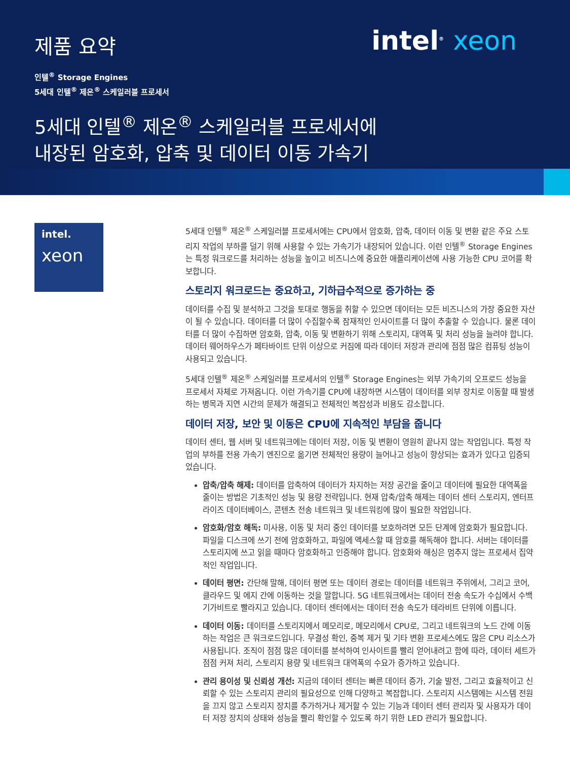intel<sup>®</sup> xeon
제품 요약
인텔<sup>®</sup> Storage Engines
5세대 인텔<sup>®</sup> 제온<sup>®</sup> 스케일러블 프로세서
5세대 인텔<sup>®</sup> 제온<sup>®</sup> 스케일러블 프로세서에
내장된 암호화, 압축 및 데이터 이동 가속기
intel.
xeon
5세대 인텔<sup>®</sup> 제온<sup>®</sup> 스케일러블 프로세서에는 CPU에서 암호화, 압축, 데이터 이동 및 변환 같은 주요 스토리지 작업의 부하를 덜기 위해 사용할 수 있는 가속기가 내장되어 있습니다. 이런 인텔<sup>®</sup> Storage Engines는 특정 워크로드를 처리하는 성능을 높이고 비즈니스에 중요한 애플리케이션에 사용 가능한 CPU 코어를 확보합니다.
스토리지 워크로드는 중요하고, 기하급수적으로 증가하는 중
데이터를 수집 및 분석하고 그것을 토대로 행동을 취할 수 있으면 데이터는 모든 비즈니스의 가장 중요한 자산이 될 수 있습니다. 데이터를 더 많이 수집할수록 잠재적인 인사이트를 더 많이 추출할 수 있습니다. 물론 데이터를 더 많이 수집하면 암호화, 압축, 이동 및 변환하기 위해 스토리지, 대역폭 및 처리 성능을 늘려야 합니다. 데이터 웨어하우스가 페타바이트 단위 이상으로 커짐에 따라 데이터 저장과 관리에 점점 많은 컴퓨팅 성능이 사용되고 있습니다.
5세대 인텔<sup>®</sup> 제온<sup>®</sup> 스케일러블 프로세서의 인텔<sup>®</sup> Storage Engines는 외부 가속기의 오프로드 성능을 프로세서 자체로 가져옵니다. 이런 가속기를 CPU에 내장하면 시스템이 데이터를 외부 장치로 이동할 때 발생하는 병목과 지연 시간의 문제가 해결되고 전체적인 복잡성과 비용도 감소합니다.
데이터 저장, 보안 및 이동은 CPU에 지속적인 부담을 줍니다
데이터 센터, 웹 서버 및 네트워크에는 데이터 저장, 이동 및 변환이 영원히 끝나지 않는 작업입니다. 특정 작업의 부하를 전용 가속기 엔진으로 옮기면 전체적인 용량이 늘어나고 성능이 향상되는 효과가 있다고 입증되었습니다.
압축/압축 해제: 데이터를 압축하여 데이터가 차지하는 저장 공간을 줄이고 데이터에 필요한 대역폭을 줄이는 방법은 기초적인 성능 및 용량 전략입니다. 현재 압축/압축 해제는 데이터 센터 스토리지, 엔터프라이즈 데이터베이스, 콘텐츠 전송 네트워크 및 네트워킹에 많이 필요한 작업입니다.
암호화/암호 해독: 미사용, 이동 및 처리 중인 데이터를 보호하려면 모든 단계에 암호화가 필요합니다. 파일을 디스크에 쓰기 전에 암호화하고, 파일에 액세스할 때 암호를 해독해야 합니다. 서버는 데이터를 스토리지에 쓰고 읽을 때마다 암호화하고 인증해야 합니다. 암호화와 해싱은 멈추지 않는 프로세서 집약적인 작업입니다.
데이터 평면: 간단해 말해, 데이터 평면 또는 데이터 경로는 데이터를 네트워크 주위에서, 그리고 코어, 클라우드 및 에지 간에 이동하는 것을 말합니다. 5G 네트워크에서는 데이터 전송 속도가 수십에서 수백 기가비트로 빨라지고 있습니다. 데이터 센터에서는 데이터 전송 속도가 테라비트 단위에 이릅니다.
데이터 이동: 데이터를 스토리지에서 메모리로, 메모리에서 CPU로, 그리고 네트워크의 노드 간에 이동하는 작업은 큰 워크로드입니다. 무결성 확인, 중복 제거 및 기타 변환 프로세스에도 많은 CPU 리소스가 사용됩니다. 조직이 점점 많은 데이터를 분석하여 인사이트를 빨리 얻어내려고 함에 따라, 데이터 세트가 점점 커져 처리, 스토리지 용량 및 네트워크 대역폭의 수요가 증가하고 있습니다.
관리 용이성 및 신뢰성 개선: 지금의 데이터 센터는 빠른 데이터 증가, 기술 발전, 그리고 효율적이고 신뢰할 수 있는 스토리지 관리의 필요성으로 인해 다양하고 복잡합니다. 스토리지 시스템에는 시스템 전원을 끄지 않고 스토리지 장치를 추가하거나 제거할 수 있는 기능과 데이터 센터 관리자 및 사용자가 데이터 저장 장치의 상태와 성능을 빨리 확인할 수 있도록 하기 위한 LED 관리가 필요합니다.